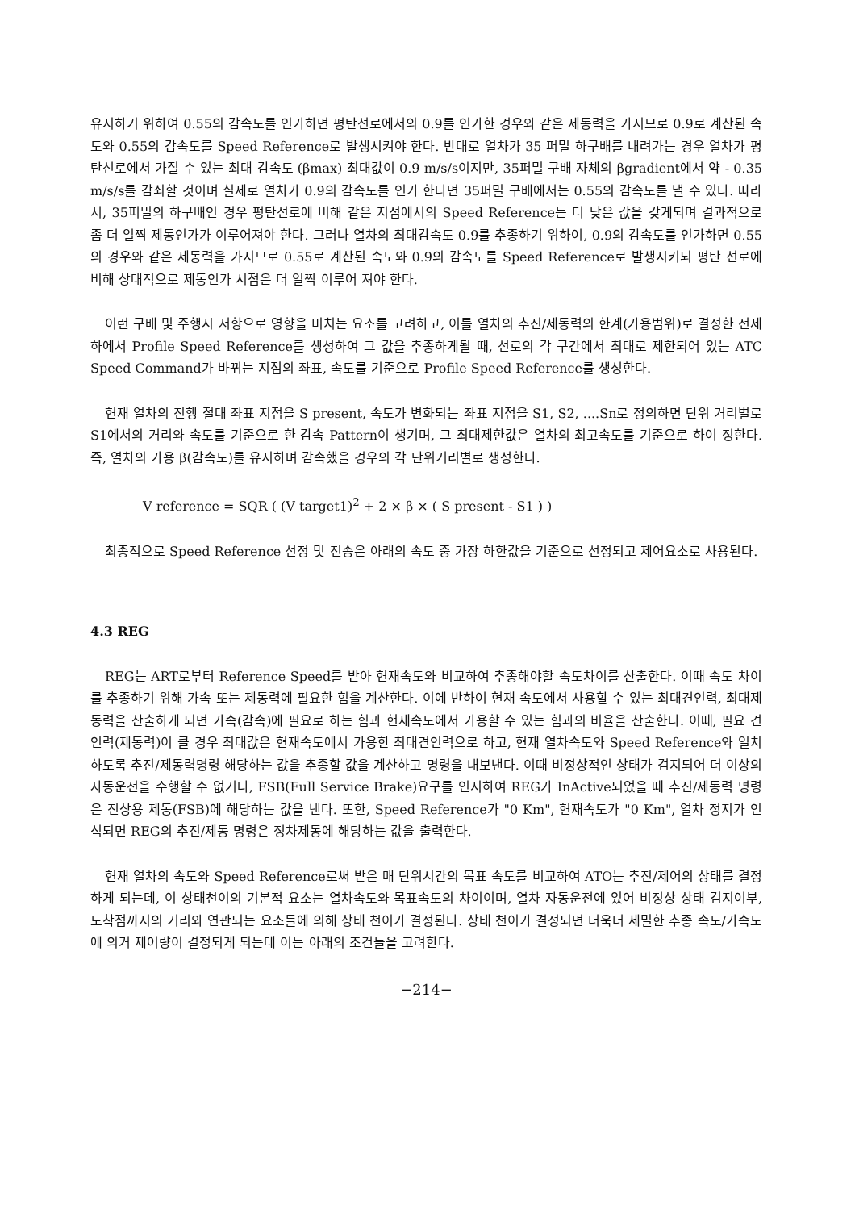유지하기 위하여 0.55의 감속도를 인가하면 평탄선로에서의 0.9를 인가한 경우와 같은 제동력을 가지므로 0.9로 계산된 속도와 0.55의 감속도를 Speed Reference로 발생시켜야 한다. 반대로 열차가 35 퍼밀 하구배를 내려가는 경우 열차가 평탄선로에서 가질 수 있는 최대 감속도 (βmax) 최대값이 0.9 m/s/s이지만, 35퍼밀 구배 자체의 βgradient에서 약 - 0.35 m/s/s를 감쇠할 것이며 실제로 열차가 0.9의 감속도를 인가 한다면 35퍼밀 구배에서는 0.55의 감속도를 낼 수 있다. 따라서, 35퍼밀의 하구배인 경우 평탄선로에 비해 같은 지점에서의 Speed Reference는 더 낮은 값을 갖게되며 결과적으로 좀 더 일찍 제동인가가 이루어져야 한다. 그러나 열차의 최대감속도 0.9를 추종하기 위하여, 0.9의 감속도를 인가하면 0.55의 경우와 같은 제동력을 가지므로 0.55로 계산된 속도와 0.9의 감속도를 Speed Reference로 발생시키되 평탄 선로에 비해 상대적으로 제동인가 시점은 더 일찍 이루어 져야 한다.
이런 구배 및 주행시 저항으로 영향을 미치는 요소를 고려하고, 이를 열차의 추진/제동력의 한계(가용범위)로 결정한 전제하에서 Profile Speed Reference를 생성하여 그 값을 추종하게될 때, 선로의 각 구간에서 최대로 제한되어 있는 ATC Speed Command가 바뀌는 지점의 좌표, 속도를 기준으로 Profile Speed Reference를 생성한다.
현재 열차의 진행 절대 좌표 지점을 S present, 속도가 변화되는 좌표 지점을 S1, S2, ....Sn로 정의하면 단위 거리별로 S1에서의 거리와 속도를 기준으로 한 감속 Pattern이 생기며, 그 최대제한값은 열차의 최고속도를 기준으로 하여 정한다. 즉, 열차의 가용 β(감속도)를 유지하며 감속했을 경우의 각 단위거리별로 생성한다.
V reference = SQR ( (V target1)<sup>2</sup> + 2 × β × ( S present - S1 ) )
최종적으로 Speed Reference 선정 및 전송은 아래의 속도 중 가장 하한값을 기준으로 선정되고 제어요소로 사용된다.
4.3 REG
REG는 ART로부터 Reference Speed를 받아 현재속도와 비교하여 추종해야할 속도차이를 산출한다. 이때 속도 차이를 추종하기 위해 가속 또는 제동력에 필요한 힘을 계산한다. 이에 반하여 현재 속도에서 사용할 수 있는 최대견인력, 최대제동력을 산출하게 되면 가속(감속)에 필요로 하는 힘과 현재속도에서 가용할 수 있는 힘과의 비율을 산출한다. 이때, 필요 견인력(제동력)이 클 경우 최대값은 현재속도에서 가용한 최대견인력으로 하고, 현재 열차속도와 Speed Reference와 일치하도록 추진/제동력명령 해당하는 값을 추종할 값을 계산하고 명령을 내보낸다. 이때 비정상적인 상태가 검지되어 더 이상의 자동운전을 수행할 수 없거나, FSB(Full Service Brake)요구를 인지하여 REG가 InActive되었을 때 추진/제동력 명령은 전상용 제동(FSB)에 해당하는 값을 낸다. 또한, Speed Reference가 "0 Km", 현재속도가 "0 Km", 열차 정지가 인식되면 REG의 추진/제동 명령은 정차제동에 해당하는 값을 출력한다.
현재 열차의 속도와 Speed Reference로써 받은 매 단위시간의 목표 속도를 비교하여 ATO는 추진/제어의 상태를 결정하게 되는데, 이 상태천이의 기본적 요소는 열차속도와 목표속도의 차이이며, 열차 자동운전에 있어 비정상 상태 검지여부, 도착점까지의 거리와 연관되는 요소들에 의해 상태 천이가 결정된다. 상태 천이가 결정되면 더욱더 세밀한 추종 속도/가속도에 의거 제어량이 결정되게 되는데 이는 아래의 조건들을 고려한다.
−214−